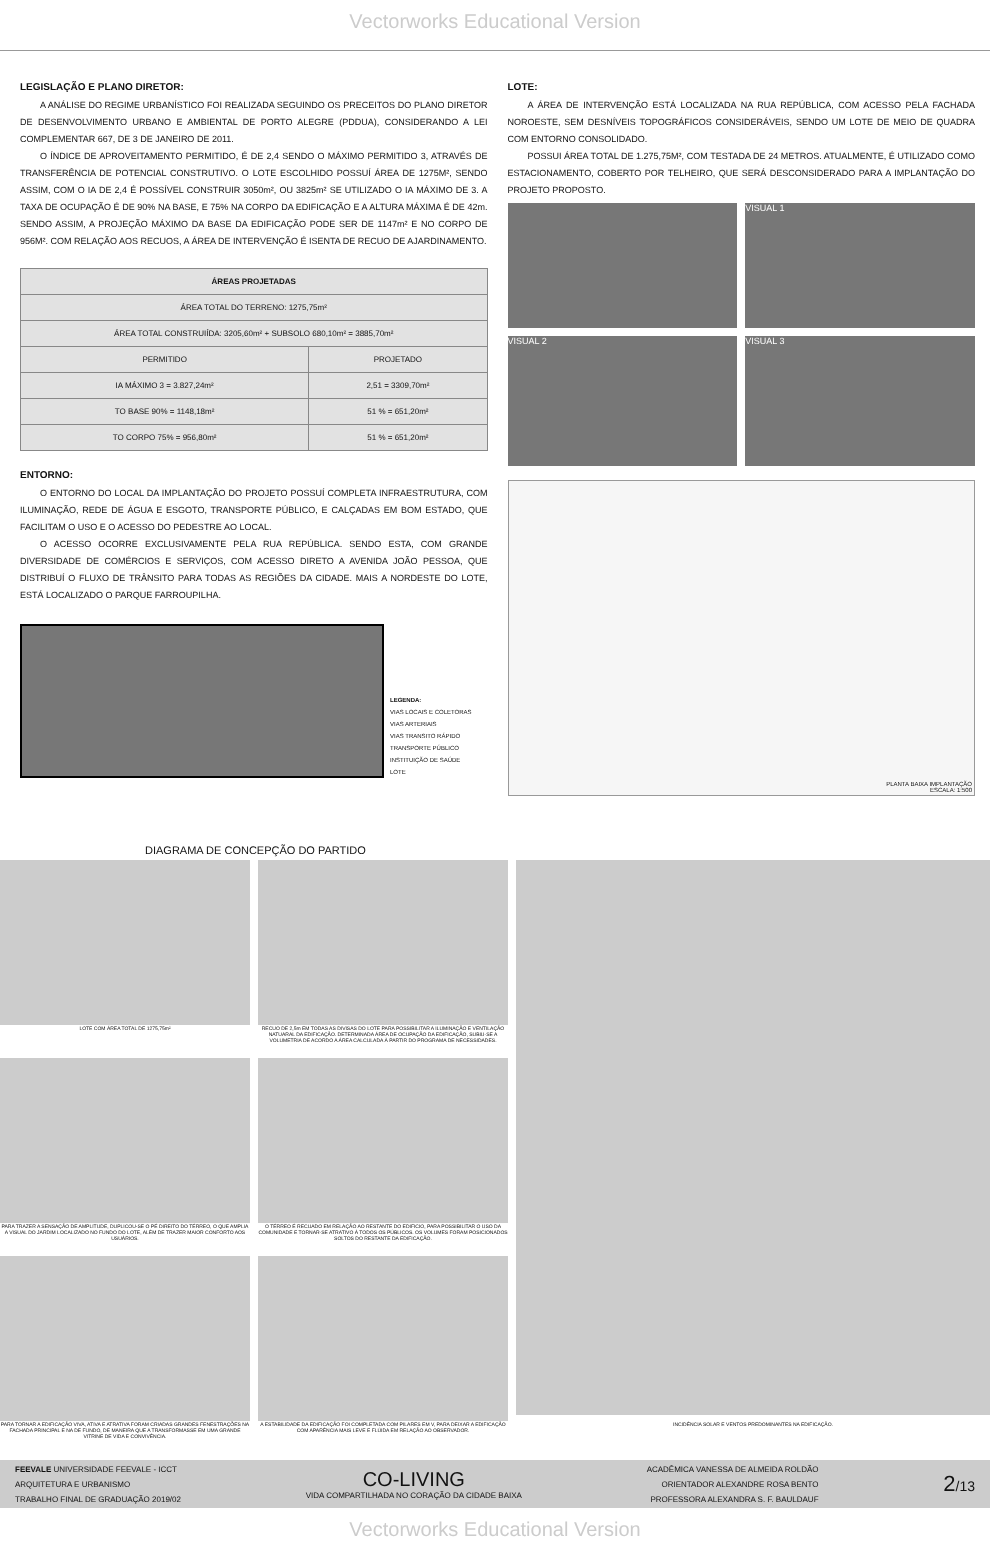Vectorworks Educational Version
LEGISLAÇÃO E PLANO DIRETOR:
A ANÁLISE DO REGIME URBANÍSTICO FOI REALIZADA SEGUINDO OS PRECEITOS DO PLANO DIRETOR DE DESENVOLVIMENTO URBANO E AMBIENTAL DE PORTO ALEGRE (PDDUA), CONSIDERANDO A LEI COMPLEMENTAR 667, DE 3 DE JANEIRO DE 2011.
O ÍNDICE DE APROVEITAMENTO PERMITIDO, É DE 2,4 SENDO O MÁXIMO PERMITIDO 3, ATRAVÉS DE TRANSFERÊNCIA DE POTENCIAL CONSTRUTIVO. O LOTE ESCOLHIDO POSSUÍ ÁREA DE 1275M², SENDO ASSIM, COM O IA DE 2,4 É POSSÍVEL CONSTRUIR 3050m², OU 3825m² SE UTILIZADO O IA MÁXIMO DE 3. A TAXA DE OCUPAÇÃO É DE 90% NA BASE, E 75% NA CORPO DA EDIFICAÇÃO E A ALTURA MÁXIMA É DE 42m. SENDO ASSIM, A PROJEÇÃO MÁXIMO DA BASE DA EDIFICAÇÃO PODE SER DE 1147m² E NO CORPO DE 956M². COM RELAÇÃO AOS RECUOS, A ÁREA DE INTERVENÇÃO É ISENTA DE RECUO DE AJARDINAMENTO.
| ÁREAS PROJETADAS | |
| --- | --- |
| ÁREA TOTAL DO TERRENO: 1275,75m² | |
| ÁREA TOTAL CONSTRUIÍDA: 3205,60m² + SUBSOLO 680,10m² = 3885,70m² | |
| PERMITIDO | PROJETADO |
| IA MÁXIMO 3 = 3.827,24m² | 2,51 = 3309,70m² |
| TO BASE 90% = 1148,18m² | 51 % = 651,20m² |
| TO CORPO 75% = 956,80m² | 51 % = 651,20m² |
ENTORNO:
O ENTORNO DO LOCAL DA IMPLANTAÇÃO DO PROJETO POSSUÍ COMPLETA INFRAESTRUTURA, COM ILUMINAÇÃO, REDE DE ÁGUA E ESGOTO, TRANSPORTE PÚBLICO, E CALÇADAS EM BOM ESTADO, QUE FACILITAM O USO E O ACESSO DO PEDESTRE AO LOCAL.
O ACESSO OCORRE EXCLUSIVAMENTE PELA RUA REPÚBLICA. SENDO ESTA, COM GRANDE DIVERSIDADE DE COMÉRCIOS E SERVIÇOS, COM ACESSO DIRETO A AVENIDA JOÃO PESSOA, QUE DISTRIBUÍ O FLUXO DE TRÂNSITO PARA TODAS AS REGIÕES DA CIDADE. MAIS A NORDESTE DO LOTE, ESTÁ LOCALIZADO O PARQUE FARROUPILHA.
LEGENDA:
VIAS LOCAIS E COLETORAS
VIAS ARTERIAIS
VIAS TRANSITO RÁPIDO
TRANSPORTE PÚBLICO
INSTITUIÇÃO DE SAÚDE
LOTE
LOTE:
A ÁREA DE INTERVENÇÃO ESTÁ LOCALIZADA NA RUA REPÚBLICA, COM ACESSO PELA FACHADA NOROESTE, SEM DESNÍVEIS TOPOGRÁFICOS CONSIDERÁVEIS, SENDO UM LOTE DE MEIO DE QUADRA COM ENTORNO CONSOLIDADO.
POSSUI ÁREA TOTAL DE 1.275,75M², COM TESTADA DE 24 METROS. ATUALMENTE, É UTILIZADO COMO ESTACIONAMENTO, COBERTO POR TELHEIRO, QUE SERÁ DESCONSIDERADO PARA A IMPLANTAÇÃO DO PROJETO PROPOSTO.
VISUAL 1
VISUAL 2
VISUAL 3
PLANTA BAIXA IMPLANTAÇÃO
ESCALA: 1:500
DIAGRAMA DE CONCEPÇÃO DO PARTIDO
LOTE COM ÁREA TOTAL DE 1275,75m²
RECUO DE 2,5m EM TODAS AS DIVISAS DO LOTE PARA POSSIBILITAR A ILUMINAÇÃO E VENTILAÇÃO NATUARAL DA EDIFICAÇÃO. DETERMINADA ÁREA DE OCUPAÇÃO DA EDIFICAÇÃO, SUBIU-SE A VOLUMETRIA DE ACORDO A ÁREA CALCULADA À PARTIR DO PROGRAMA DE NECESSIDADES.
PARA TRAZER A SENSAÇÃO DE AMPLITUDE, DUPLICOU-SE O PÉ DIREITO DO TÉRREO, O QUE AMPLIA A VISUAL DO JARDIM LOCALIZADO NO FUNDO DO LOTE, ALÉM DE TRAZER MAIOR CONFORTO AOS USUÁRIOS.
O TÉRREO É RECUADO EM RELAÇÃO AO RESTANTE DO EDIFICIO, PARA POSSIBILITAR O USO DA COMUNIDADE E TORNAR-SE ATRATIVO À TODOS OS PÚBLICOS. OS VOLUMES FORAM POSICIONADOS SOLTOS DO RESTANTE DA EDIFICAÇÃO.
PARA TORNAR A EDIFICAÇÃO VIVA, ATIVA E ATRATIVA FORAM CRIADAS GRANDES FENESTRAÇÕES NA FACHADA PRINCIPAL E NA DE FUNDO, DE MANEIRA QUE A TRANSFORMASSE EM UMA GRANDE VITRINE DE VIDA E CONVIVÊNCIA.
A ESTABILIDADE DA EDIFICAÇÃO FOI COMPLETADA COM PILARES EM V, PARA DEIXAR A EDIFICAÇÃO COM APARÊNCIA MAIS LEVE E FLÚIDA EM RELAÇÃO AO OBSERVADOR.
INCIDÊNCIA SOLAR E VENTOS PREDOMINANTES NA EDIFICAÇÃO.
FEEVALE UNIVERSIDADE FEEVALE - ICCT
ARQUITETURA E URBANISMO
TRABALHO FINAL DE GRADUAÇÃO 2019/02
CO-LIVING
VIDA COMPARTILHADA NO CORAÇÃO DA CIDADE BAIXA
ACADÊMICA VANESSA DE ALMEIDA ROLDÃO
ORIENTADOR ALEXANDRE ROSA BENTO
PROFESSORA ALEXANDRA S. F. BAULDAUF
2/13
Vectorworks Educational Version